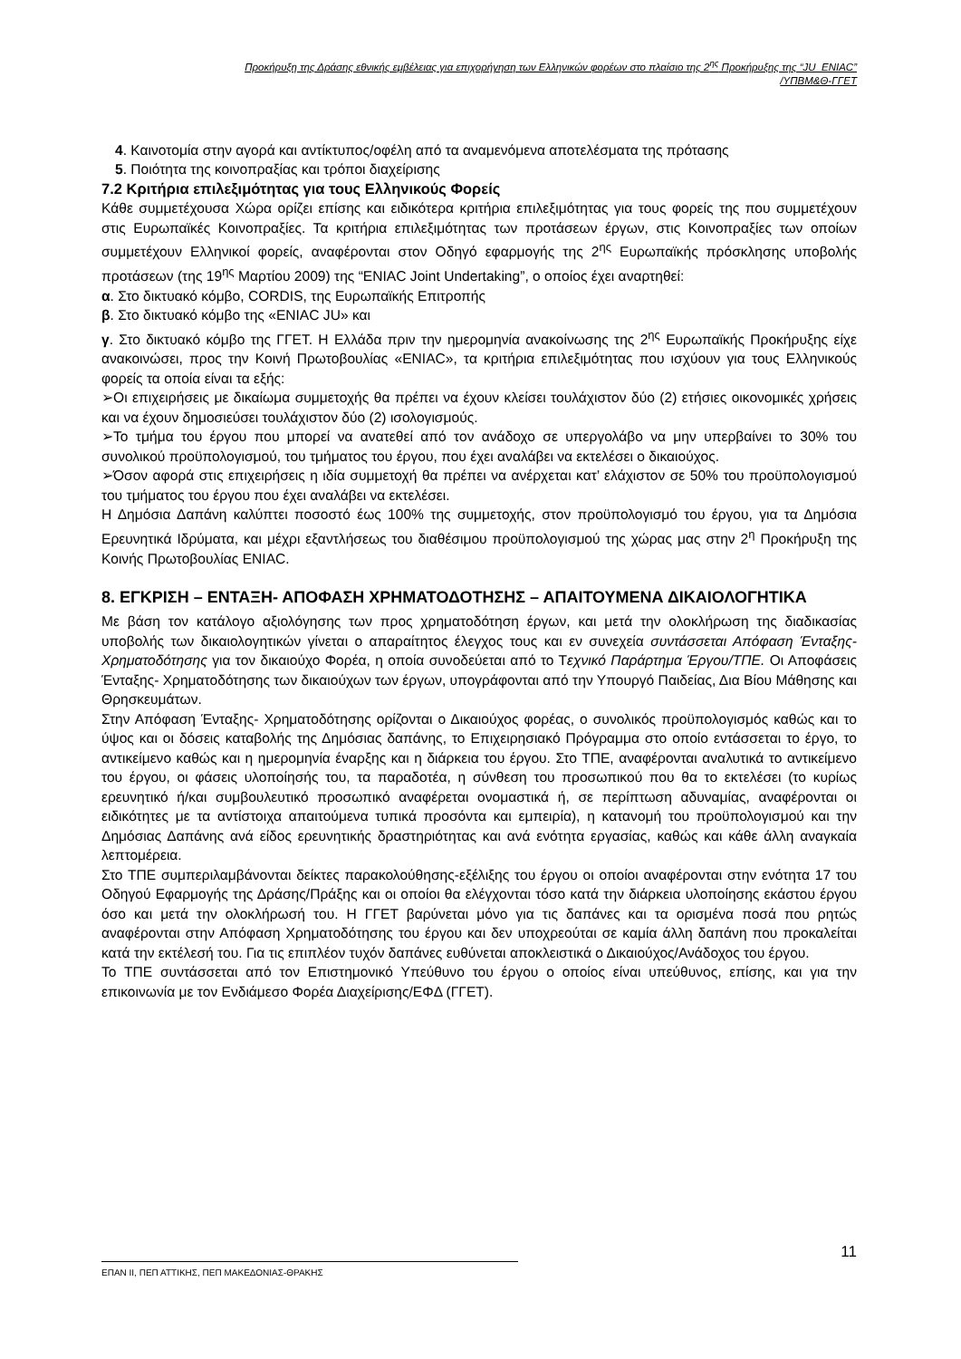Προκήρυξη της Δράσης εθνικής εμβέλειας για επιχορήγηση των Ελληνικών φορέων στο πλαίσιο της 2<sup>ης</sup> Προκήρυξης της “JU_ENIAC”
/ΥΠΒΜ&Θ-ΓΓΕΤ
4. Καινοτομία στην αγορά και αντίκτυπος/οφέλη από τα αναμενόμενα αποτελέσματα της πρότασης
5. Ποιότητα της κοινοπραξίας και τρόποι διαχείρισης
7.2 Κριτήρια επιλεξιμότητας για τους Ελληνικούς Φορείς
Κάθε συμμετέχουσα Χώρα ορίζει επίσης και ειδικότερα κριτήρια επιλεξιμότητας για τους φορείς της που συμμετέχουν στις Ευρωπαϊκές Κοινοπραξίες. Τα κριτήρια επιλεξιμότητας των προτάσεων έργων, στις Κοινοπραξίες των οποίων συμμετέχουν Ελληνικοί φορείς, αναφέρονται στον Οδηγό εφαρμογής της 2<sup>ης</sup> Ευρωπαϊκής πρόσκλησης υποβολής προτάσεων (της 19<sup>ης</sup> Μαρτίου 2009) της “ENIAC Joint Undertaking”, ο οποίος έχει αναρτηθεί:
α. Στο δικτυακό κόμβο, CORDIS, της Ευρωπαϊκής Επιτροπής
β. Στο δικτυακό κόμβο της «ENIAC JU» και
γ. Στο δικτυακό κόμβο της ΓΓΕΤ. Η Ελλάδα πριν την ημερομηνία ανακοίνωσης της 2<sup>ης</sup> Ευρωπαϊκής Προκήρυξης είχε ανακοινώσει, προς την Κοινή Πρωτοβουλίας «ENIAC», τα κριτήρια επιλεξιμότητας που ισχύουν για τους Ελληνικούς φορείς τα οποία είναι τα εξής:
➢Οι επιχειρήσεις με δικαίωμα συμμετοχής θα πρέπει να έχουν κλείσει τουλάχιστον δύο (2) ετήσιες οικονομικές χρήσεις και να έχουν δημοσιεύσει τουλάχιστον δύο (2) ισολογισμούς.
➢Το τμήμα του έργου που μπορεί να ανατεθεί από τον ανάδοχο σε υπεργολάβο να μην υπερβαίνει το 30% του συνολικού προϋπολογισμού, του τμήματος του έργου, που έχει αναλάβει να εκτελέσει ο δικαιούχος.
➢Όσον αφορά στις επιχειρήσεις η ιδία συμμετοχή θα πρέπει να ανέρχεται κατ’ ελάχιστον σε 50% του προϋπολογισμού του τμήματος του έργου που έχει αναλάβει να εκτελέσει.
Η Δημόσια Δαπάνη καλύπτει ποσοστό έως 100% της συμμετοχής, στον προϋπολογισμό του έργου, για τα Δημόσια Ερευνητικά Ιδρύματα, και μέχρι εξαντλήσεως του διαθέσιμου προϋπολογισμού της χώρας μας στην 2<sup>η</sup> Προκήρυξη της Κοινής Πρωτοβουλίας ENIAC.
8. ΕΓΚΡΙΣΗ – ΕΝΤΑΞΗ- ΑΠΟΦΑΣΗ ΧΡΗΜΑΤΟΔΟΤΗΣΗΣ – ΑΠΑΙΤΟΥΜΕΝΑ ΔΙΚΑΙΟΛΟΓΗΤΙΚΑ
Με βάση τον κατάλογο αξιολόγησης των προς χρηματοδότηση έργων, και μετά την ολοκλήρωση της διαδικασίας υποβολής των δικαιολογητικών γίνεται ο απαραίτητος έλεγχος τους και εν συνεχεία συντάσσεται Απόφαση Ένταξης-Χρηματοδότησης για τον δικαιούχο Φορέα, η οποία συνοδεύεται από το Τεχνικό Παράρτημα Έργου/ΤΠΕ. Οι Αποφάσεις Ένταξης- Χρηματοδότησης των δικαιούχων των έργων, υπογράφονται από την Υπουργό Παιδείας, Δια Βίου Μάθησης και Θρησκευμάτων.
Στην Απόφαση Ένταξης- Χρηματοδότησης ορίζονται ο Δικαιούχος φορέας, ο συνολικός προϋπολογισμός καθώς και το ύψος και οι δόσεις καταβολής της Δημόσιας δαπάνης, το Επιχειρησιακό Πρόγραμμα στο οποίο εντάσσεται το έργο, το αντικείμενο καθώς και η ημερομηνία έναρξης και η διάρκεια του έργου. Στο ΤΠΕ, αναφέρονται αναλυτικά το αντικείμενο του έργου, οι φάσεις υλοποίησής του, τα παραδοτέα, η σύνθεση του προσωπικού που θα το εκτελέσει (το κυρίως ερευνητικό ή/και συμβουλευτικό προσωπικό αναφέρεται ονομαστικά ή, σε περίπτωση αδυναμίας, αναφέρονται οι ειδικότητες με τα αντίστοιχα απαιτούμενα τυπικά προσόντα και εμπειρία), η κατανομή του προϋπολογισμού και την Δημόσιας Δαπάνης ανά είδος ερευνητικής δραστηριότητας και ανά ενότητα εργασίας, καθώς και κάθε άλλη αναγκαία λεπτομέρεια.
Στο ΤΠΕ συμπεριλαμβάνονται δείκτες παρακολούθησης-εξέλιξης του έργου οι οποίοι αναφέρονται στην ενότητα 17 του Οδηγού Εφαρμογής της Δράσης/Πράξης και οι οποίοι θα ελέγχονται τόσο κατά την διάρκεια υλοποίησης εκάστου έργου όσο και μετά την ολοκλήρωσή του. Η ΓΓΕΤ βαρύνεται μόνο για τις δαπάνες και τα ορισμένα ποσά που ρητώς αναφέρονται στην Απόφαση Χρηματοδότησης του έργου και δεν υποχρεούται σε καμία άλλη δαπάνη που προκαλείται κατά την εκτέλεσή του. Για τις επιπλέον τυχόν δαπάνες ευθύνεται αποκλειστικά ο Δικαιούχος/Ανάδοχος του έργου.
Το ΤΠΕ συντάσσεται από τον Επιστημονικό Υπεύθυνο του έργου ο οποίος είναι υπεύθυνος, επίσης, και για την επικοινωνία με τον Ενδιάμεσο Φορέα Διαχείρισης/ΕΦΔ (ΓΓΕΤ).
11
ΕΠΑΝ ΙΙ, ΠΕΠ ΑΤΤΙΚΗΣ, ΠΕΠ ΜΑΚΕΔΟΝΙΑΣ-ΘΡΑΚΗΣ